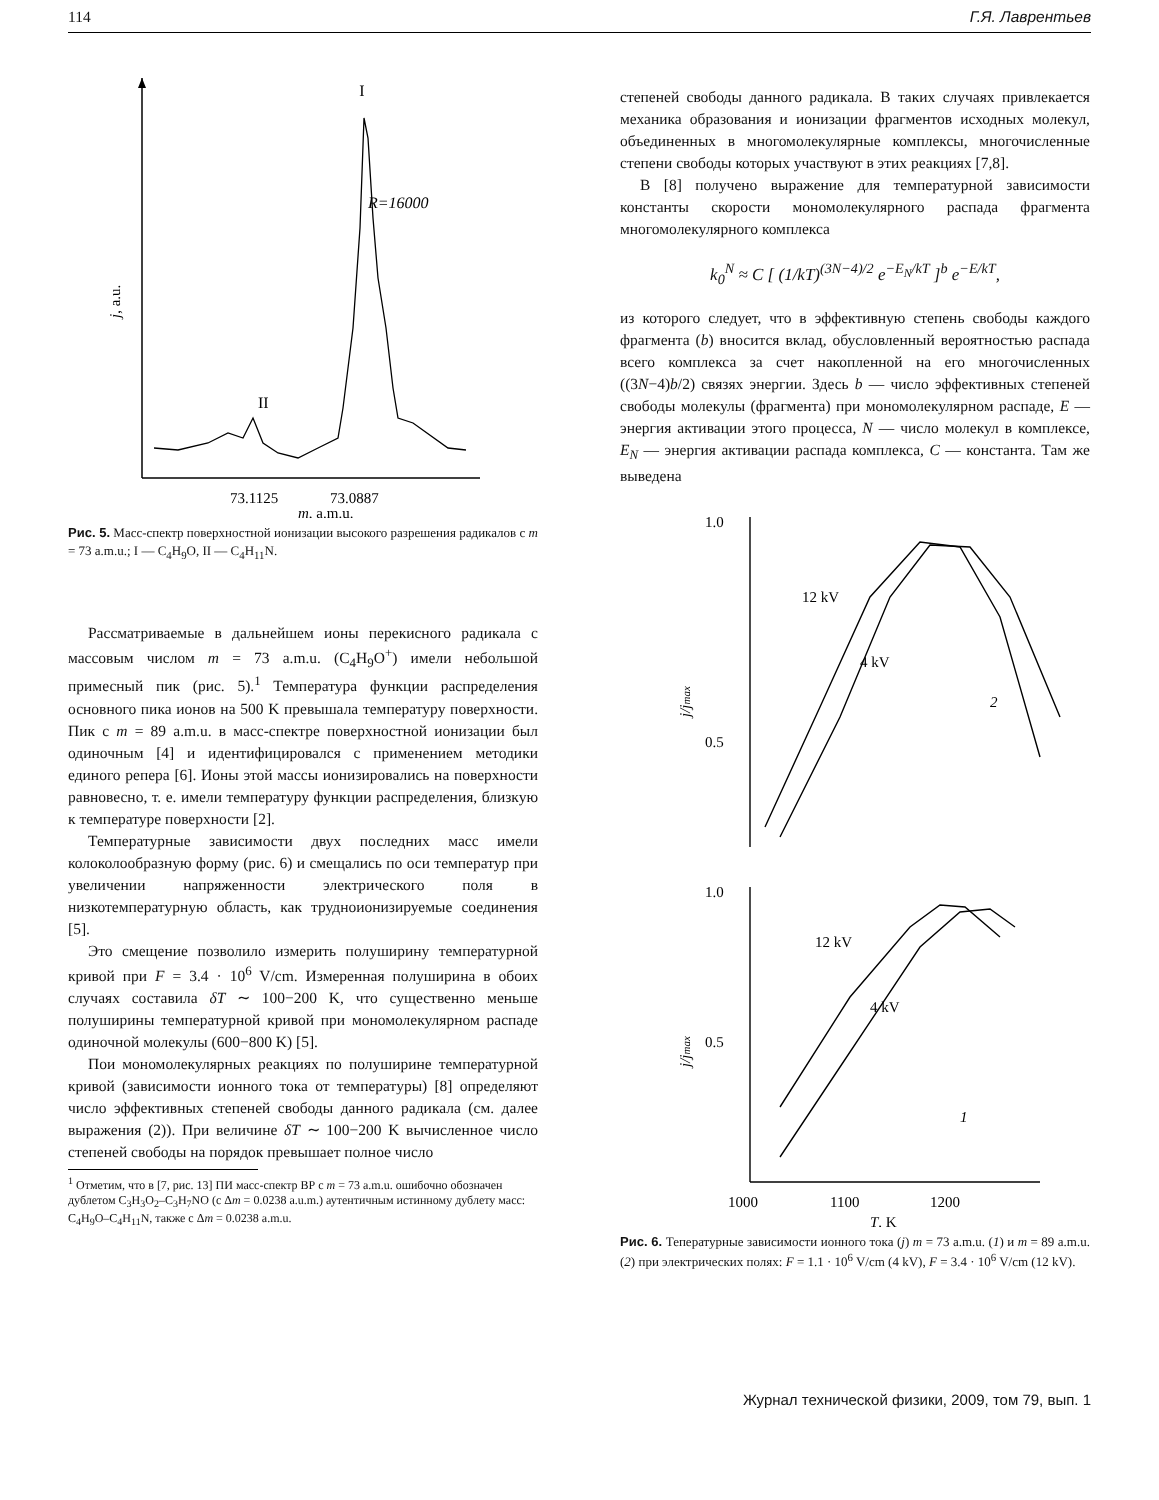114 Г.Я. Лаврентьев
I
II
R=16000
j, a.u.
73.1125
73.0887
m, a.m.u.
Рис. 5. Масс-спектр поверхностной ионизации высокого разрешения радикалов с m = 73 a.m.u.; I — C<sub>4</sub>H<sub>9</sub>O, II — C<sub>4</sub>H<sub>11</sub>N.
Рассматриваемые в дальнейшем ионы перекисного радикала с массовым числом m = 73 a.m.u. (C<sub>4</sub>H<sub>9</sub>O<sup>+</sup>) имели небольшой примесный пик (рис. 5).<sup>1</sup> Температура функции распределения основного пика ионов на 500 K превышала температуру поверхности. Пик с m = 89 a.m.u. в масс-спектре поверхностной ионизации был одиночным [4] и идентифицировался с применением методики единого репера [6]. Ионы этой массы ионизировались на поверхности равновесно, т. е. имели температуру функции распределения, близкую к температуре поверхности [2].
Температурные зависимости двух последних масс имели колоколообразную форму (рис. 6) и смещались по оси температур при увеличении напряженности электрического поля в низкотемпературную область, как трудноионизируемые соединения [5].
Это смещение позволило измерить полуширину температурной кривой при F = 3.4 · 10<sup>6</sup> V/cm. Измеренная полуширина в обоих случаях составила δT ∼ 100−200 K, что существенно меньше полуширины температурной кривой при мономолекулярном распаде одиночной молекулы (600−800 K) [5].
Пои мономолекулярных реакциях по полуширине температурной кривой (зависимости ионного тока от температуры) [8] определяют число эффективных степеней свободы данного радикала (см. далее выражения (2)). При величине δT ∼ 100−200 K вычисленное число степеней свободы на порядок превышает полное число
<sup>1</sup> Отметим, что в [7, рис. 13] ПИ масс-спектр ВР с m = 73 a.m.u. ошибочно обозначен дублетом C<sub>3</sub>H<sub>3</sub>O<sub>2</sub>–C<sub>3</sub>H<sub>7</sub>NO (с Δm = 0.0238 a.u.m.) аутентичным истинному дублету масс: C<sub>4</sub>H<sub>9</sub>O–C<sub>4</sub>H<sub>11</sub>N, также с Δm = 0.0238 a.m.u.
степеней свободы данного радикала. В таких случаях привлекается механика образования и ионизации фрагментов исходных молекул, объединенных в многомолекулярные комплексы, многочисленные степени свободы которых участвуют в этих реакциях [7,8].
В [8] получено выражение для температурной зависимости константы скорости мономолекулярного распада фрагмента многомолекулярного комплекса
k<sub>0</sub><sup>N</sup> ≈ C [ (1/kT)<sup>(3N−4)/2</sup> e<sup>−E<sub>N</sub>/kT</sup> ]<sup>b</sup> e<sup>−E/kT</sup>,
из которого следует, что в эффективную степень свободы каждого фрагмента (b) вносится вклад, обусловленный вероятностью распада всего комплекса за счет накопленной на его многочисленных ((3N−4)b/2) связях энергии. Здесь b — число эффективных степеней свободы молекулы (фрагмента) при мономолекулярном распаде, E — энергия активации этого процесса, N — число молекул в комплексе, E<sub>N</sub> — энергия активации распада комплекса, C — константа. Там же выведена
1.0
0.5
j/jmax
12 kV
4 kV
2
1.0
0.5
j/jmax
12 kV
4 kV
1
1000
1100
1200
T, K
Рис. 6. Тепературные зависимости ионного тока (j) m = 73 a.m.u. (1) и m = 89 a.m.u. (2) при электрических полях: F = 1.1 · 10<sup>6</sup> V/cm (4 kV), F = 3.4 · 10<sup>6</sup> V/cm (12 kV).
Журнал технической физики, 2009, том 79, вып. 1